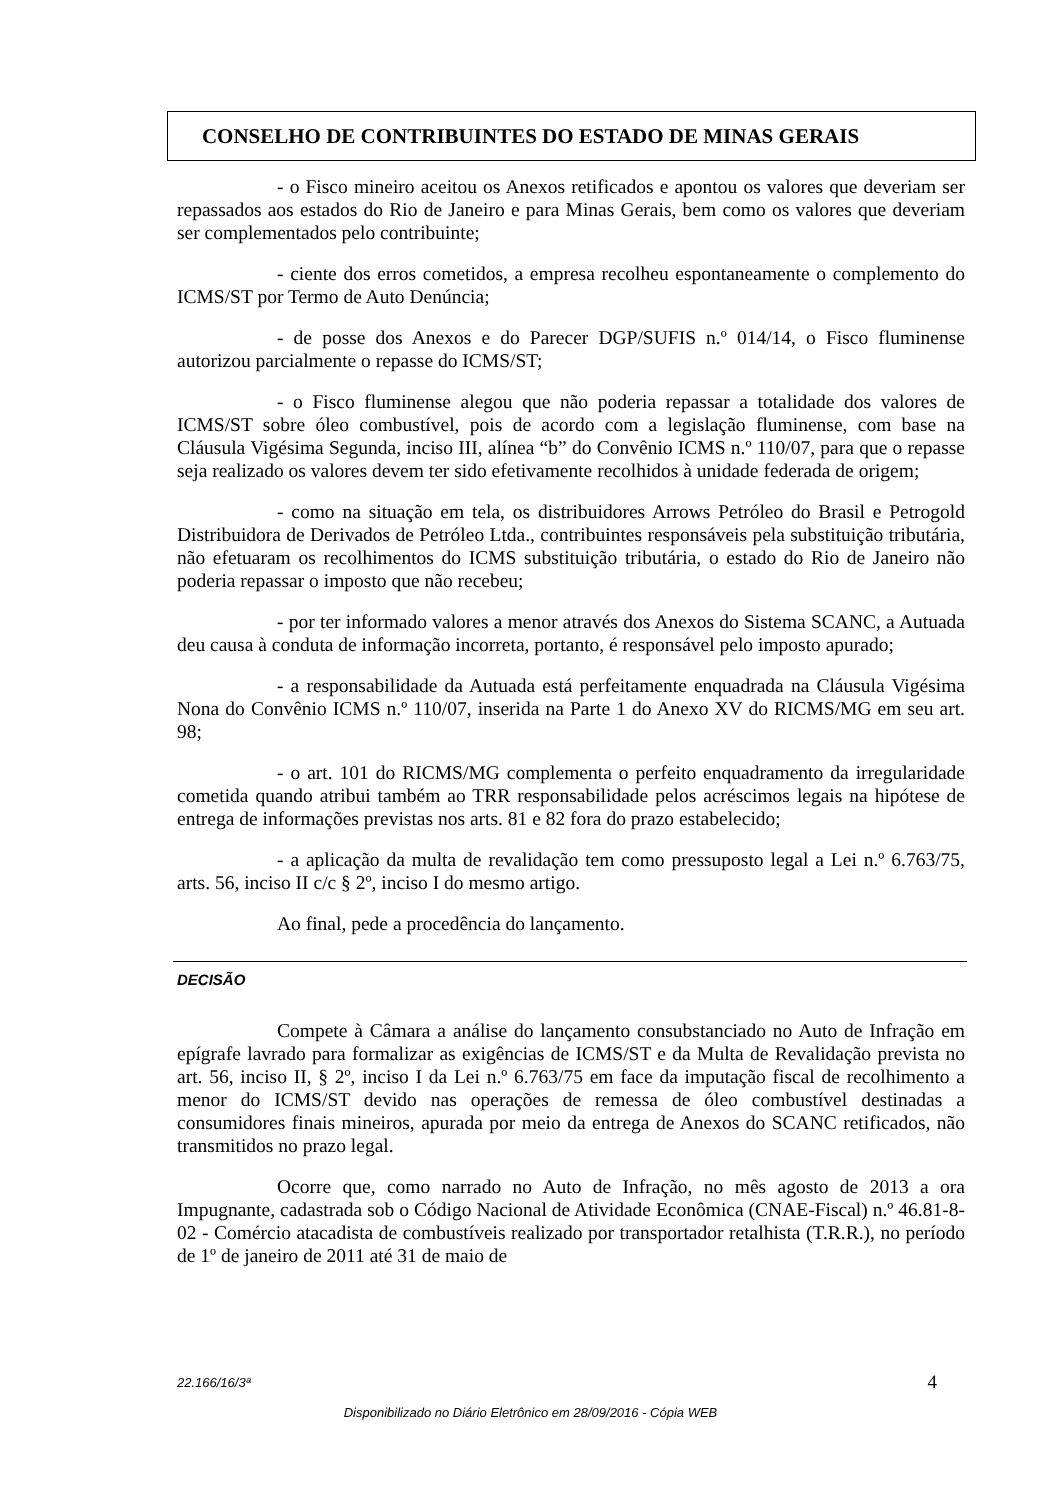CONSELHO DE CONTRIBUINTES DO ESTADO DE MINAS GERAIS
- o Fisco mineiro aceitou os Anexos retificados e apontou os valores que deveriam ser repassados aos estados do Rio de Janeiro e para Minas Gerais, bem como os valores que deveriam ser complementados pelo contribuinte;
- ciente dos erros cometidos, a empresa recolheu espontaneamente o complemento do ICMS/ST por Termo de Auto Denúncia;
- de posse dos Anexos e do Parecer DGP/SUFIS n.º 014/14, o Fisco fluminense autorizou parcialmente o repasse do ICMS/ST;
- o Fisco fluminense alegou que não poderia repassar a totalidade dos valores de ICMS/ST sobre óleo combustível, pois de acordo com a legislação fluminense, com base na Cláusula Vigésima Segunda, inciso III, alínea “b” do Convênio ICMS n.º 110/07, para que o repasse seja realizado os valores devem ter sido efetivamente recolhidos à unidade federada de origem;
- como na situação em tela, os distribuidores Arrows Petróleo do Brasil e Petrogold Distribuidora de Derivados de Petróleo Ltda., contribuintes responsáveis pela substituição tributária, não efetuaram os recolhimentos do ICMS substituição tributária, o estado do Rio de Janeiro não poderia repassar o imposto que não recebeu;
- por ter informado valores a menor através dos Anexos do Sistema SCANC, a Autuada deu causa à conduta de informação incorreta, portanto, é responsável pelo imposto apurado;
- a responsabilidade da Autuada está perfeitamente enquadrada na Cláusula Vigésima Nona do Convênio ICMS n.º 110/07, inserida na Parte 1 do Anexo XV do RICMS/MG em seu art. 98;
- o art. 101 do RICMS/MG complementa o perfeito enquadramento da irregularidade cometida quando atribui também ao TRR responsabilidade pelos acréscimos legais na hipótese de entrega de informações previstas nos arts. 81 e 82 fora do prazo estabelecido;
- a aplicação da multa de revalidação tem como pressuposto legal a Lei n.º 6.763/75, arts. 56, inciso II c/c § 2º, inciso I do mesmo artigo.
Ao final, pede a procedência do lançamento.
DECISÃO
Compete à Câmara a análise do lançamento consubstanciado no Auto de Infração em epígrafe lavrado para formalizar as exigências de ICMS/ST e da Multa de Revalidação prevista no art. 56, inciso II, § 2º, inciso I da Lei n.º 6.763/75 em face da imputação fiscal de recolhimento a menor do ICMS/ST devido nas operações de remessa de óleo combustível destinadas a consumidores finais mineiros, apurada por meio da entrega de Anexos do SCANC retificados, não transmitidos no prazo legal.
Ocorre que, como narrado no Auto de Infração, no mês agosto de 2013 a ora Impugnante, cadastrada sob o Código Nacional de Atividade Econômica (CNAE-Fiscal) n.º 46.81-8-02 - Comércio atacadista de combustíveis realizado por transportador retalhista (T.R.R.), no período de 1º de janeiro de 2011 até 31 de maio de
22.166/16/3ª 4
Disponibilizado no Diário Eletrônico em 28/09/2016 - Cópia WEB